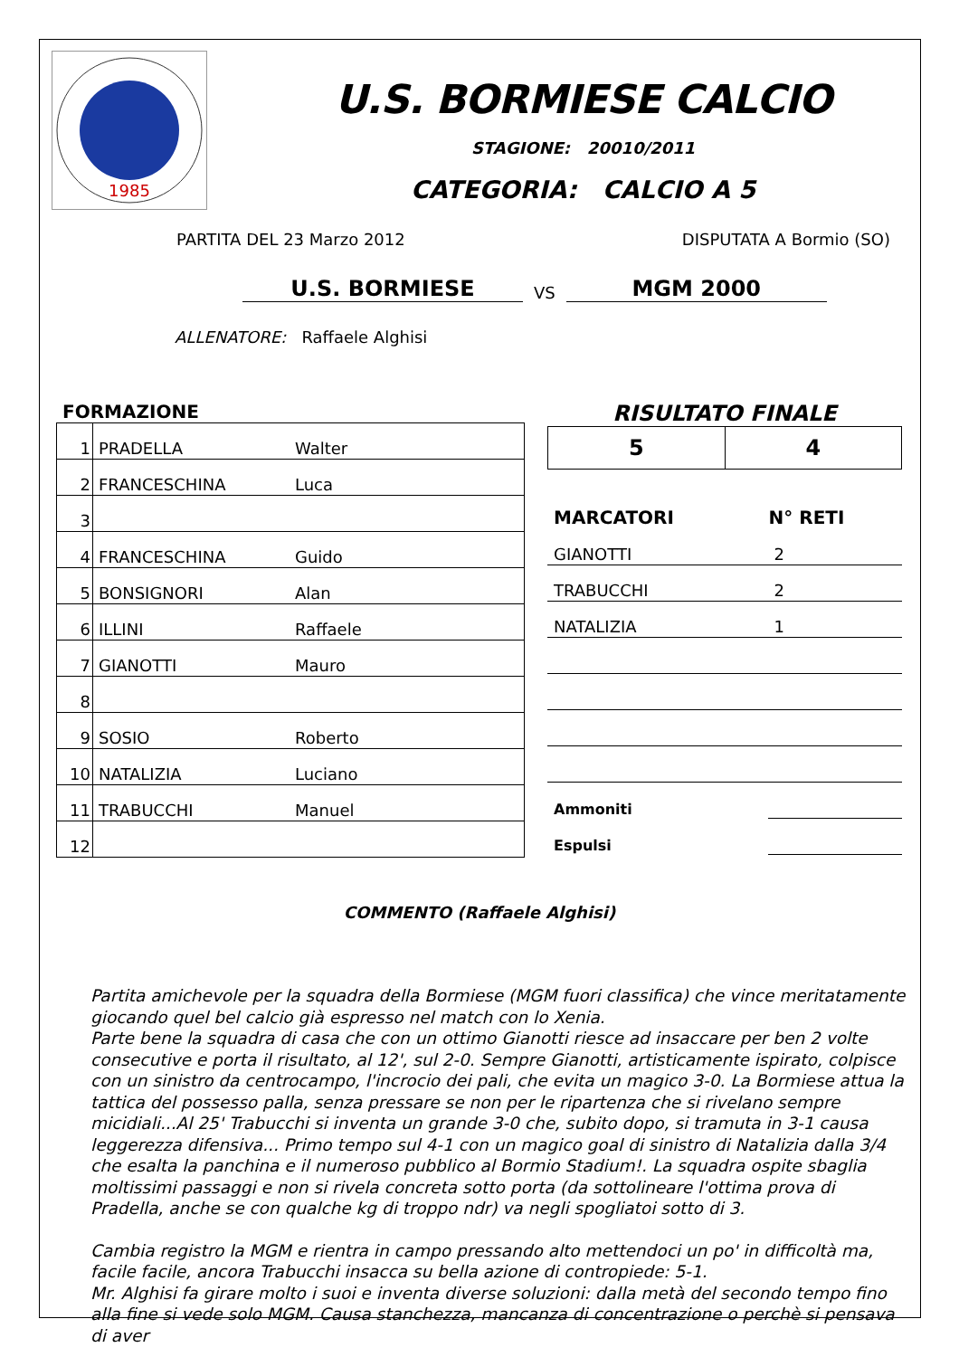1985
U.S. BORMIESE CALCIO
STAGIONE: 20010/2011
CATEGORIA: CALCIO A 5
PARTITA DEL 23 Marzo 2012 DISPUTATA A Bormio (SO)
U.S. BORMIESE
VS
MGM 2000
ALLENATORE: Raffaele Alghisi
FORMAZIONE
| 1 | PRADELLA | Walter |
| 2 | FRANCESCHINA | Luca |
| 3 | | |
| 4 | FRANCESCHINA | Guido |
| 5 | BONSIGNORI | Alan |
| 6 | ILLINI | Raffaele |
| 7 | GIANOTTI | Mauro |
| 8 | | |
| 9 | SOSIO | Roberto |
| 10 | NATALIZIA | Luciano |
| 11 | TRABUCCHI | Manuel |
| 12 | | |
RISULTATO FINALE
| 5 | 4 |
| MARCATORI | N° RETI |
| --- | --- |
| GIANOTTI | 2 |
| TRABUCCHI | 2 |
| NATALIZIA | 1 |
| Ammoniti | |
| Espulsi | |
COMMENTO (Raffaele Alghisi)
Partita amichevole per la squadra della Bormiese (MGM fuori classifica) che vince meritatamente giocando quel bel calcio già espresso nel match con lo Xenia.
Parte bene la squadra di casa che con un ottimo Gianotti riesce ad insaccare per ben 2 volte consecutive e porta il risultato, al 12', sul 2-0. Sempre Gianotti, artisticamente ispirato, colpisce con un sinistro da centrocampo, l'incrocio dei pali, che evita un magico 3-0. La Bormiese attua la tattica del possesso palla, senza pressare se non per le ripartenza che si rivelano sempre micidiali...Al 25' Trabucchi si inventa un grande 3-0 che, subito dopo, si tramuta in 3-1 causa leggerezza difensiva... Primo tempo sul 4-1 con un magico goal di sinistro di Natalizia dalla 3/4 che esalta la panchina e il numeroso pubblico al Bormio Stadium!. La squadra ospite sbaglia moltissimi passaggi e non si rivela concreta sotto porta (da sottolineare l'ottima prova di Pradella, anche se con qualche kg di troppo ndr) va negli spogliatoi sotto di 3.
Cambia registro la MGM e rientra in campo pressando alto mettendoci un po' in difficoltà ma, facile facile, ancora Trabucchi insacca su bella azione di contropiede: 5-1.
Mr. Alghisi fa girare molto i suoi e inventa diverse soluzioni: dalla metà del secondo tempo fino alla fine si vede solo MGM. Causa stanchezza, mancanza di concentrazione o perchè si pensava di aver